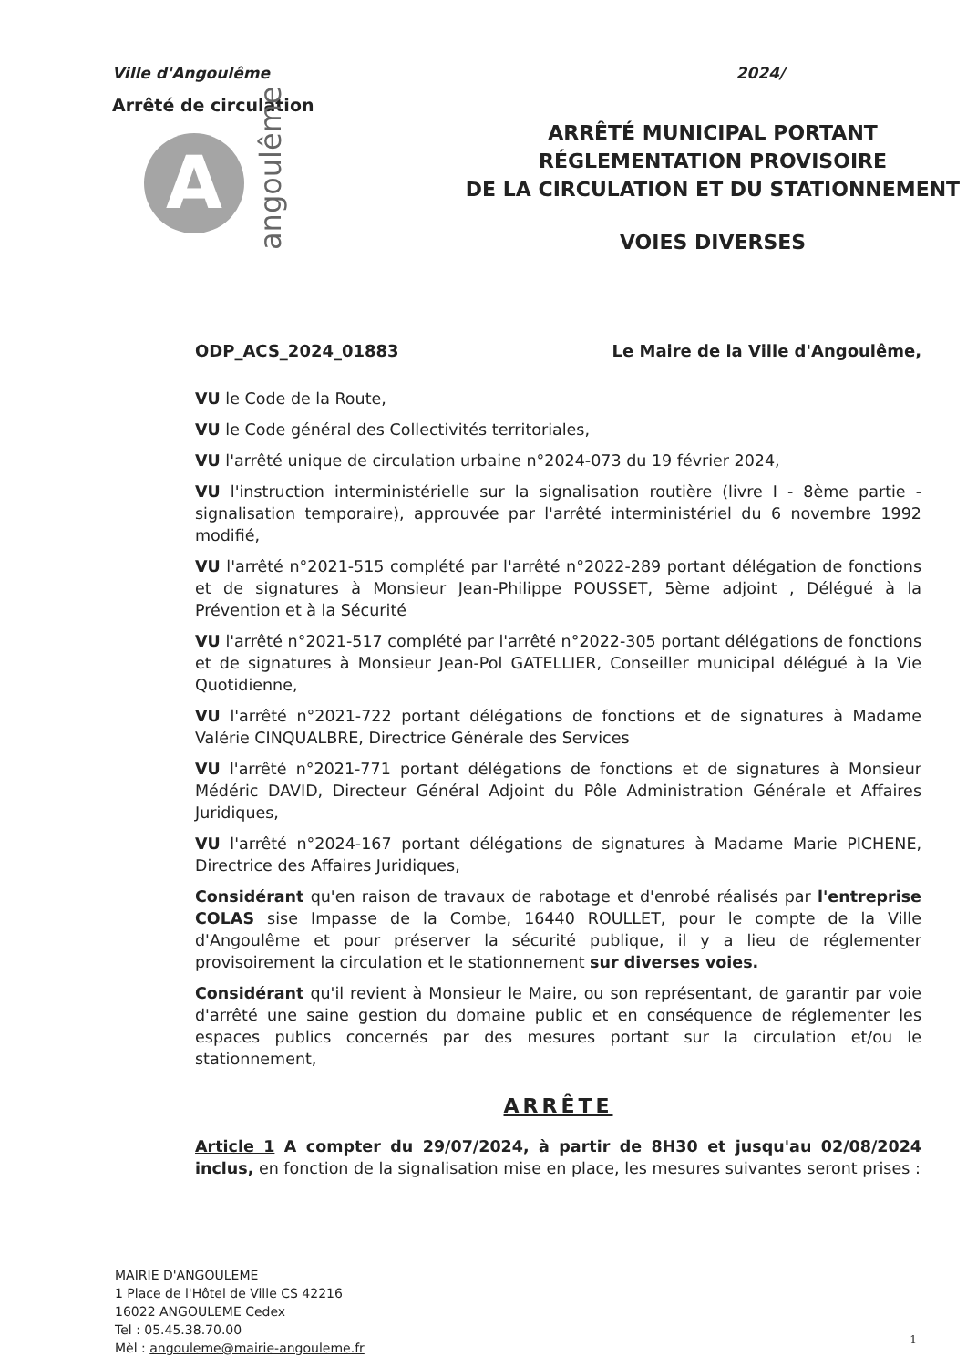Ville d'Angoulême
Arrêté de circulation
A
angoulême
2024/
ARRÊTÉ MUNICIPAL PORTANT
RÉGLEMENTATION PROVISOIRE
DE LA CIRCULATION ET DU STATIONNEMENT
VOIES DIVERSES
ODP_ACS_2024_01883 Le Maire de la Ville d'Angoulême,
VU le Code de la Route,
VU le Code général des Collectivités territoriales,
VU l'arrêté unique de circulation urbaine n°2024-073 du 19 février 2024,
VU l'instruction interministérielle sur la signalisation routière (livre I - 8ème partie - signalisation temporaire), approuvée par l'arrêté interministériel du 6 novembre 1992 modifié,
VU l'arrêté n°2021-515 complété par l'arrêté n°2022-289 portant délégation de fonctions et de signatures à Monsieur Jean-Philippe POUSSET, 5ème adjoint , Délégué à la Prévention et à la Sécurité
VU l'arrêté n°2021-517 complété par l'arrêté n°2022-305 portant délégations de fonctions et de signatures à Monsieur Jean-Pol GATELLIER, Conseiller municipal délégué à la Vie Quotidienne,
VU l'arrêté n°2021-722 portant délégations de fonctions et de signatures à Madame Valérie CINQUALBRE, Directrice Générale des Services
VU l'arrêté n°2021-771 portant délégations de fonctions et de signatures à Monsieur Médéric DAVID, Directeur Général Adjoint du Pôle Administration Générale et Affaires Juridiques,
VU l'arrêté n°2024-167 portant délégations de signatures à Madame Marie PICHENE, Directrice des Affaires Juridiques,
Considérant qu'en raison de travaux de rabotage et d'enrobé réalisés par l'entreprise COLAS sise Impasse de la Combe, 16440 ROULLET, pour le compte de la Ville d'Angoulême et pour préserver la sécurité publique, il y a lieu de réglementer provisoirement la circulation et le stationnement sur diverses voies.
Considérant qu'il revient à Monsieur le Maire, ou son représentant, de garantir par voie d'arrêté une saine gestion du domaine public et en conséquence de réglementer les espaces publics concernés par des mesures portant sur la circulation et/ou le stationnement,
ARRÊTE
Article 1 A compter du 29/07/2024, à partir de 8H30 et jusqu'au 02/08/2024 inclus, en fonction de la signalisation mise en place, les mesures suivantes seront prises :
MAIRIE D'ANGOULEME
1 Place de l'Hôtel de Ville CS 42216
16022 ANGOULEME Cedex
Tel : 05.45.38.70.00
Mèl : angouleme@mairie-angouleme.fr
1